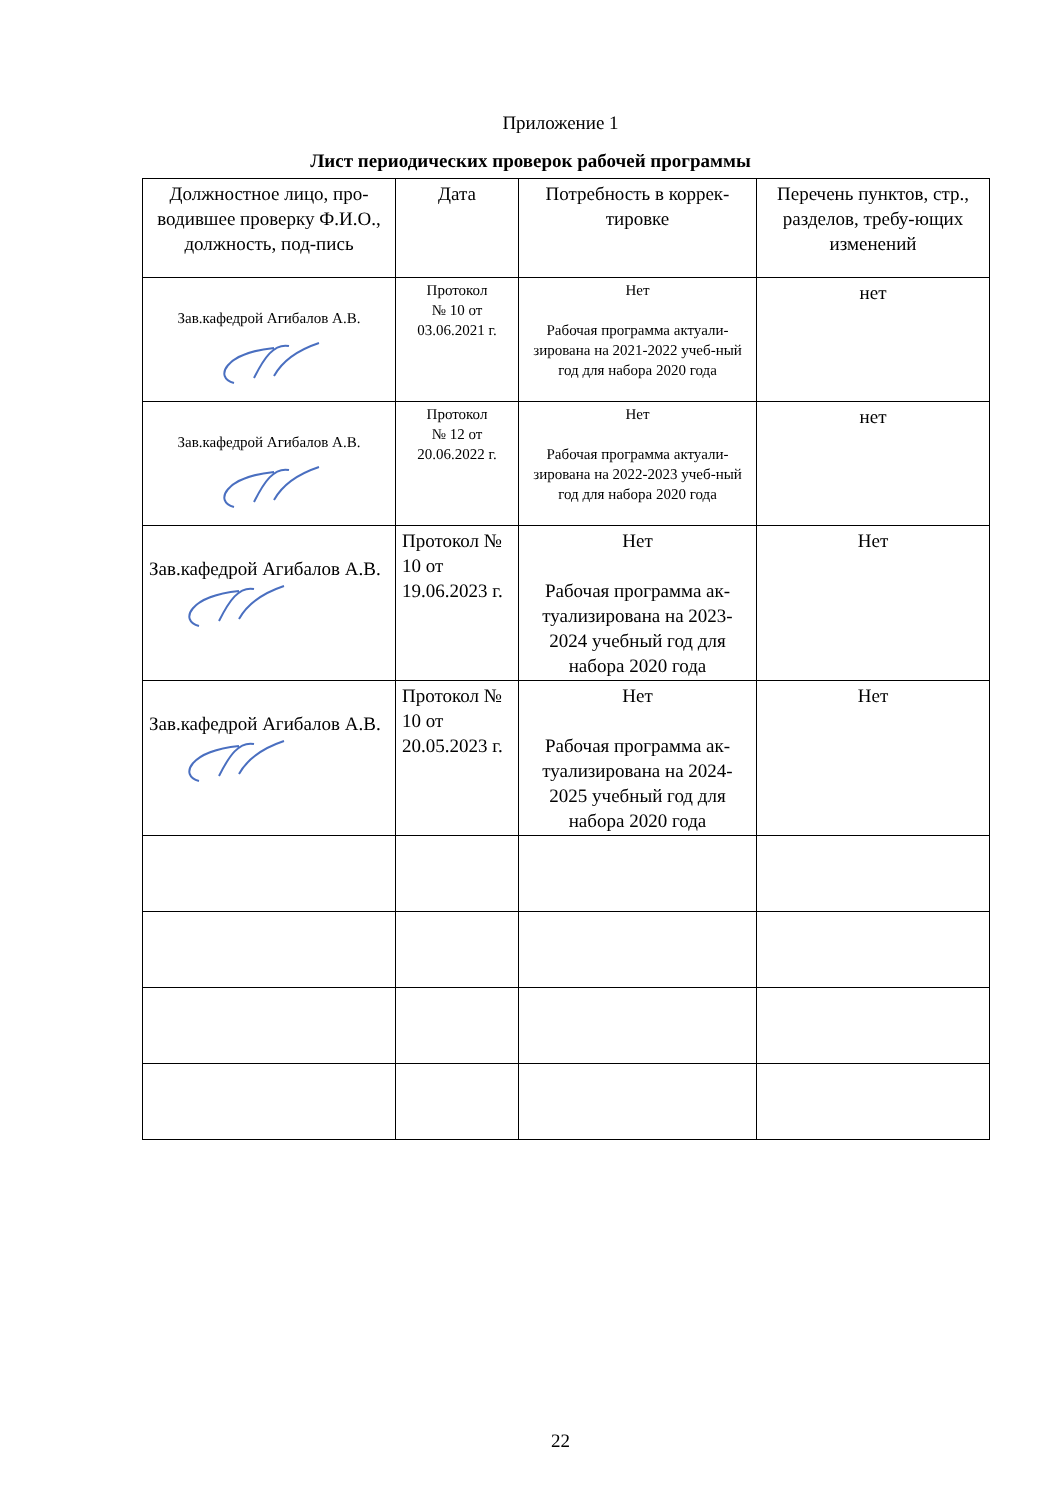Приложение 1
Лист периодических проверок рабочей программы
| Должностное лицо, про-водившее проверку Ф.И.О., должность, под-пись | Дата | Потребность в коррек-тировке | Перечень пунктов, стр., разделов, требу-ющих изменений |
| --- | --- | --- | --- |
| Зав.кафедрой Агибалов А.В. | Протокол № 10 от 03.06.2021 г. | Нет Рабочая программа актуали-зирована на 2021-2022 учеб-ный год для набора 2020 года | нет |
| Зав.кафедрой Агибалов А.В. | Протокол № 12 от 20.06.2022 г. | Нет Рабочая программа актуали-зирована на 2022-2023 учеб-ный год для набора 2020 года | нет |
| Зав.кафедрой Агибалов А.В. | Протокол № 10 от 19.06.2023 г. | Нет Рабочая программа ак-туализирована на 2023-2024 учебный год для набора 2020 года | Нет |
| Зав.кафедрой Агибалов А.В. | Протокол № 10 от 20.05.2023 г. | Нет Рабочая программа ак-туализирована на 2024-2025 учебный год для набора 2020 года | Нет |
22